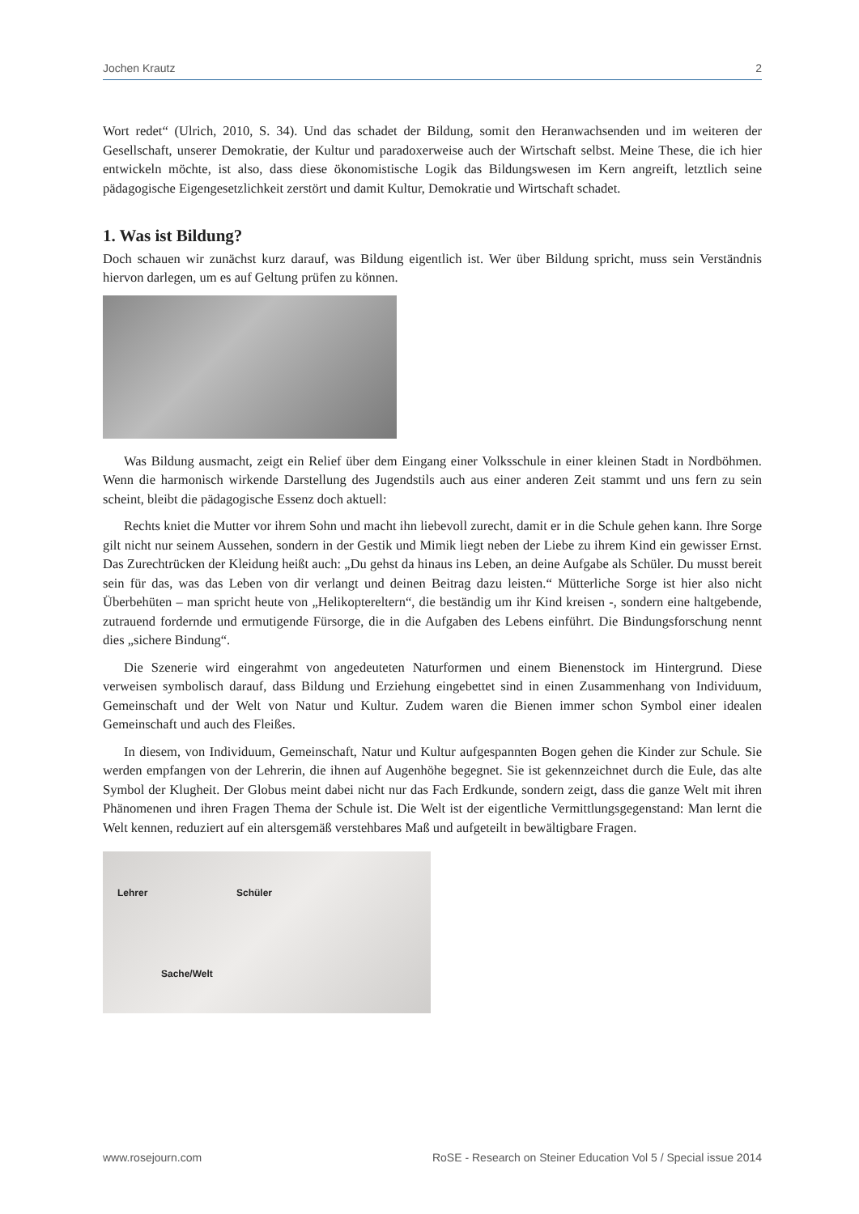Jochen Krautz 2
Wort redet“ (Ulrich, 2010, S. 34). Und das schadet der Bildung, somit den Heranwachsenden und im weiteren der Gesellschaft, unserer Demokratie, der Kultur und paradoxerweise auch der Wirtschaft selbst. Meine These, die ich hier entwickeln möchte, ist also, dass diese ökonomistische Logik das Bildungswesen im Kern angreift, letztlich seine pädagogische Eigengesetzlichkeit zerstört und damit Kultur, Demokratie und Wirtschaft schadet.
1. Was ist Bildung?
Doch schauen wir zunächst kurz darauf, was Bildung eigentlich ist. Wer über Bildung spricht, muss sein Verständnis hiervon darlegen, um es auf Geltung prüfen zu können.
Was Bildung ausmacht, zeigt ein Relief über dem Eingang einer Volksschule in einer kleinen Stadt in Nordböhmen. Wenn die harmonisch wirkende Darstellung des Jugendstils auch aus einer anderen Zeit stammt und uns fern zu sein scheint, bleibt die pädagogische Essenz doch aktuell:
Rechts kniet die Mutter vor ihrem Sohn und macht ihn liebevoll zurecht, damit er in die Schule gehen kann. Ihre Sorge gilt nicht nur seinem Aussehen, sondern in der Gestik und Mimik liegt neben der Liebe zu ihrem Kind ein gewisser Ernst. Das Zurechtrücken der Kleidung heißt auch: „Du gehst da hinaus ins Leben, an deine Aufgabe als Schüler. Du musst bereit sein für das, was das Leben von dir verlangt und deinen Beitrag dazu leisten.“ Mütterliche Sorge ist hier also nicht Überbehüten – man spricht heute von „Helikoptereltern“, die beständig um ihr Kind kreisen -, sondern eine haltgebende, zutrauend fordernde und ermutigende Fürsorge, die in die Aufgaben des Lebens einführt. Die Bindungsforschung nennt dies „sichere Bindung“.
Die Szenerie wird eingerahmt von angedeuteten Naturformen und einem Bienenstock im Hintergrund. Diese verweisen symbolisch darauf, dass Bildung und Erziehung eingebettet sind in einen Zusammenhang von Individuum, Gemeinschaft und der Welt von Natur und Kultur. Zudem waren die Bienen immer schon Symbol einer idealen Gemeinschaft und auch des Fleißes.
In diesem, von Individuum, Gemeinschaft, Natur und Kultur aufgespannten Bogen gehen die Kinder zur Schule. Sie werden empfangen von der Lehrerin, die ihnen auf Augenhöhe begegnet. Sie ist gekennzeichnet durch die Eule, das alte Symbol der Klugheit. Der Globus meint dabei nicht nur das Fach Erdkunde, sondern zeigt, dass die ganze Welt mit ihren Phänomenen und ihren Fragen Thema der Schule ist. Die Welt ist der eigentliche Vermittlungsgegenstand: Man lernt die Welt kennen, reduziert auf ein altersgemäß verstehbares Maß und aufgeteilt in bewältigbare Fragen.
Lehrer Schüler
Sache/Welt
www.rosejourn.com RoSE - Research on Steiner Education Vol 5 / Special issue 2014